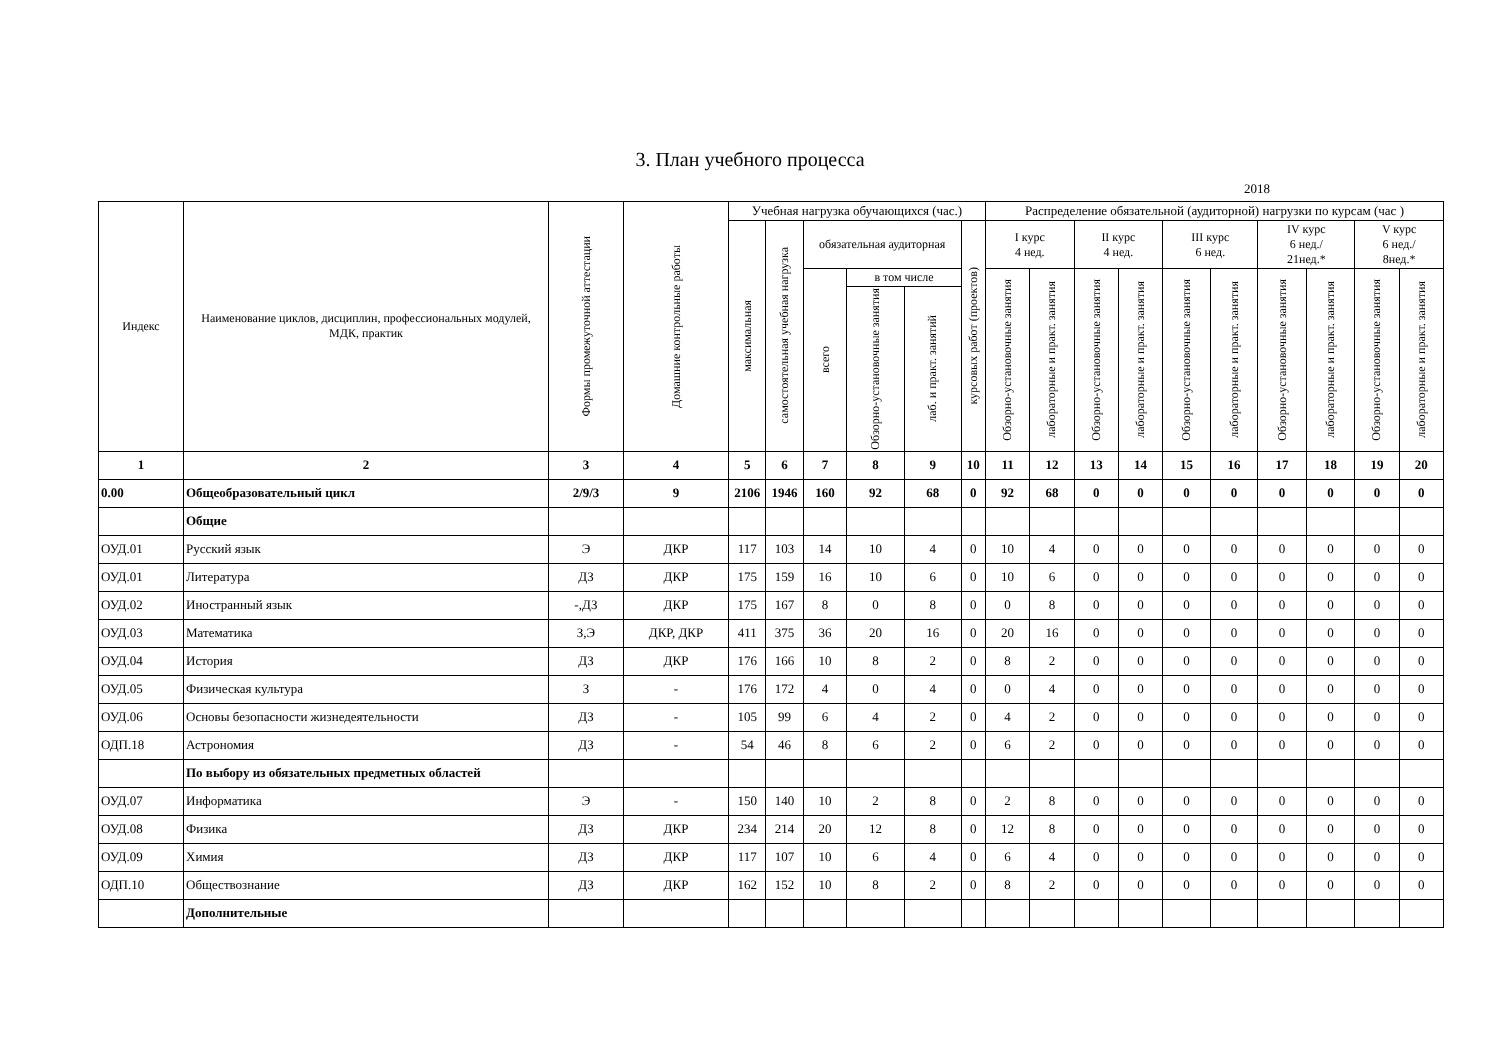3. План учебного процесса
2018
| Индекс | Наименование циклов, дисциплин, профессиональных модулей, МДК, практик | Формы промежуточной аттестации | Домашние контрольные работы | Учебная нагрузка обучающихся (час.) | | | | | | Распределение обязательной (аудиторной) нагрузки по курсам (час ) | | | | | | | | | |
| --- | --- | --- | --- | --- | --- | --- | --- | --- | --- | --- | --- | --- | --- | --- | --- | --- | --- | --- | --- |
| | | | | максимальная | самостоятельная учебная нагрузка | обязательная аудиторная | | | курсовых работ (проектов) | I курс 4 нед. | | II курс 4 нед. | | III курс 6 нед. | | IV курс 6 нед./ 21нед.* | | V курс 6 нед./ 8нед.* | |
| | | | | | | всего | в том числе | | | Обзорно-установочные занятия | лабораторные и практ. занятия | Обзорно-установочные занятия | лабораторные и практ. занятия | Обзорно-установочные занятия | лабораторные и практ. занятия | Обзорно-установочные занятия | лабораторные и практ. занятия | Обзорно-установочные занятия | лабораторные и практ. занятия |
| | | | | | | | Обзорно-установочные занятия | лаб. и практ. занятий | | | | | | | | | | | |
| 1 | 2 | 3 | 4 | 5 | 6 | 7 | 8 | 9 | 10 | 11 | 12 | 13 | 14 | 15 | 16 | 17 | 18 | 19 | 20 |
| 0.00 | Общеобразовательный цикл | 2/9/3 | 9 | 2106 | 1946 | 160 | 92 | 68 | 0 | 92 | 68 | 0 | 0 | 0 | 0 | 0 | 0 | 0 | 0 |
| | Общие | | | | | | | | | | | | | | | | | | |
| ОУД.01 | Русский язык | Э | ДКР | 117 | 103 | 14 | 10 | 4 | 0 | 10 | 4 | 0 | 0 | 0 | 0 | 0 | 0 | 0 | 0 |
| ОУД.01 | Литература | ДЗ | ДКР | 175 | 159 | 16 | 10 | 6 | 0 | 10 | 6 | 0 | 0 | 0 | 0 | 0 | 0 | 0 | 0 |
| ОУД.02 | Иностранный язык | -,ДЗ | ДКР | 175 | 167 | 8 | 0 | 8 | 0 | 0 | 8 | 0 | 0 | 0 | 0 | 0 | 0 | 0 | 0 |
| ОУД.03 | Математика | З,Э | ДКР, ДКР | 411 | 375 | 36 | 20 | 16 | 0 | 20 | 16 | 0 | 0 | 0 | 0 | 0 | 0 | 0 | 0 |
| ОУД.04 | История | ДЗ | ДКР | 176 | 166 | 10 | 8 | 2 | 0 | 8 | 2 | 0 | 0 | 0 | 0 | 0 | 0 | 0 | 0 |
| ОУД.05 | Физическая культура | З | - | 176 | 172 | 4 | 0 | 4 | 0 | 0 | 4 | 0 | 0 | 0 | 0 | 0 | 0 | 0 | 0 |
| ОУД.06 | Основы безопасности жизнедеятельности | ДЗ | - | 105 | 99 | 6 | 4 | 2 | 0 | 4 | 2 | 0 | 0 | 0 | 0 | 0 | 0 | 0 | 0 |
| ОДП.18 | Астрономия | ДЗ | - | 54 | 46 | 8 | 6 | 2 | 0 | 6 | 2 | 0 | 0 | 0 | 0 | 0 | 0 | 0 | 0 |
| | По выбору из обязательных предметных областей | | | | | | | | | | | | | | | | | | |
| ОУД.07 | Информатика | Э | - | 150 | 140 | 10 | 2 | 8 | 0 | 2 | 8 | 0 | 0 | 0 | 0 | 0 | 0 | 0 | 0 |
| ОУД.08 | Физика | ДЗ | ДКР | 234 | 214 | 20 | 12 | 8 | 0 | 12 | 8 | 0 | 0 | 0 | 0 | 0 | 0 | 0 | 0 |
| ОУД.09 | Химия | ДЗ | ДКР | 117 | 107 | 10 | 6 | 4 | 0 | 6 | 4 | 0 | 0 | 0 | 0 | 0 | 0 | 0 | 0 |
| ОДП.10 | Обществознание | ДЗ | ДКР | 162 | 152 | 10 | 8 | 2 | 0 | 8 | 2 | 0 | 0 | 0 | 0 | 0 | 0 | 0 | 0 |
| | Дополнительные | | | | | | | | | | | | | | | | | | |